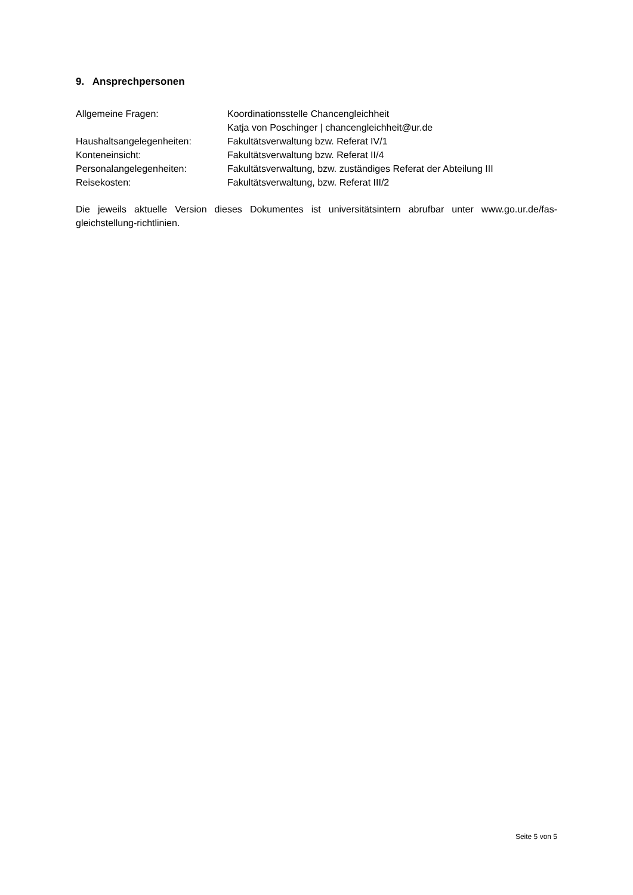9. Ansprechpersonen
| Allgemeine Fragen: | Koordinationsstelle Chancengleichheit Katja von Poschinger / chancengleichheit@ur.de |
| Haushaltsangelegenheiten: | Fakultätsverwaltung bzw. Referat IV/1 |
| Konteneinsicht: | Fakultätsverwaltung bzw. Referat II/4 |
| Personalangelegenheiten: | Fakultätsverwaltung, bzw. zuständiges Referat der Abteilung III |
| Reisekosten: | Fakultätsverwaltung, bzw. Referat III/2 |
Die jeweils aktuelle Version dieses Dokumentes ist universitätsintern abrufbar unter www.go.ur.de/fas-gleichstellung-richtlinien.
Seite 5 von 5